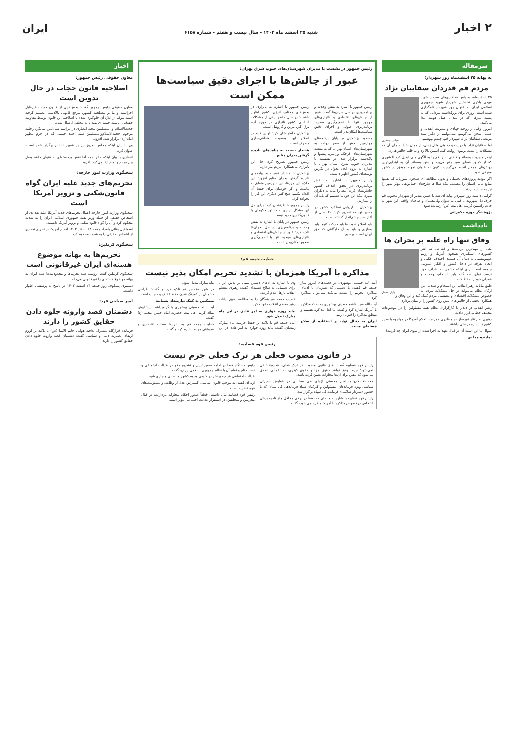۲ اخبار
شنبه ۲۵ اسفند ماه ۱۴۰۳ - سال بیست و هفتم - شماره ۶۱۵۸
ایران
سرمقاله
به بهانه ۲۵ اسفندماه روز شهردار؛
مردم قم قدردان سقاییان نژاد
عباس جعفری
۲۵ اسفندماه، به پاس فداکاری‌های سردار شهید مهدی باکری نخستین شهردار شهید جمهوری اسلامی ایران به عنوان روز شهردار نامگذاری شده است. روزی برای بزرگداشت مردانی که نه پشت میزها، که در میدان عمل هویت پیدا می‌کنند.
امروز، وقتی از روحیه جهادی و مدیریت انقلابی و علمی سخن می‌گوییم، نمی‌توانیم از دکتر سید مرتضی سقائیان نژاد، شهردار قم، چشم بپوشیم.
اما سقائیان نژاد، با درایت و ذکاوتی مثال زدنی، از همان ابتدا به جای آن که مشکلات را پشت تریبون روایت کند، آستین بالا زد و به قلب چالش‌ها زد.
او در مدیریت پسماند و فضای سبز، قم را به الگوی ملی تبدیل کرد تا شهری که از کمبود فضای سبز رنج می‌برد و دفن پسماند آن به ابتدایی‌ترین روش‌های ممکن انجام می‌گردید، اکنون به عنوان نمونه موفق در کشور معرفی شود.
اگر نبودند پروژه‌های تحمیلی و بدون مطالعه ای همچون منوریل، که نفتنها منابع مالی استان را بلعیدند، بلکه سال‌ها طرح‌های حمل‌ونقل مؤثر شهر را نیز به حاشیه بردند.
گرامی داشت روز شهردار بهانه ای شد تا ضمن تقدیر از شهردار محبوب قم حرف دل شهروندان قمی به عنوان ولی‌نعمتان و صاحبان واقعی این شهر به خادم راستین کریمه اهل بیت (س) رسانده شود.
پژوهشگر حوزه حکمرانی
یادداشت
وفاق تنها راه غلبه بر بحران ها
جلیل مختار
یکی از مهم‌ترین برنامه‌ها و اهدافی که اکثر کشورهای استکباری همچون آمریکا و رژیم صهیونیستی به دنبال آن هستند، اختلاف افکنی و ایجاد تفرقه در داخل کشور و افکار عمومی جامعه است برای اینکه دشمن به اهداف خود نرسد قوای سه گانه باید انسجام، وحدت و همدلی خود را حفظ کنند.
طبق بیانات رهبر انقلاب این انسجام و همدلی بین ارکان نظام می‌تواند در حل مشکلات مردم به خصوص مشکلات اقتصادی و معیشتی مردم کمک کند و این وفاق و همکاری بخشی از چالش‌های پیش روی کشور را از میان بردارد.
رهبر انقلاب در دیدار با کارگزاران نظام همه مسئولین را در موضوعات مختلف خطاب قرار دادند.
رهبری به رفتار غیرسازنده و قلدری همراه با تحکم آمریکا در مواجهه با سایر کشورها اشاره درستی داشتند.
سوال ما این است آن در قبال تعهدات اجرا شده از سوی ایران چه کردند؟
نماینده مجلس
رئیس جمهور در نشست با مدیران شهرستان‌های جنوب شرق تهران:
عبور از چالش‌ها با اجرای دقیق سیاست‌ها ممکن است
رئیس جمهور با اشاره به نقش وحدت و برنامه‌ریزی در حل بحران‌ها گفت: عبور از چالش‌های اقتصادی و ناترازی‌های موجود تنها با تصمیم‌گیری صحیح، برنامه‌ریزی اصولی و اجرای دقیق سیاست‌ها امکان‌پذیر است.
مسعود پزشکیان در پایان برنامه‌های چهارمین بخش از سفر دولت به شهرستان‌های استان تهران، که به مقصد شهرستان‌های قرچک، ورامین، پیشوا و پاکدشت برگزار شد، در نشست با مدیران جنوب شرق استان تهران با اشاره به لزوم ایجاد تحول در نگرش توسعه‌ای کشور اظهار داشت.
رئیس جمهور با اشاره به نقش برنامه‌ریزی در تحقق اهداف کشور خاطرنشان کرد: آینده را نباید به دیگران سپرد، بلکه این خود ما هستیم که باید آن را بسازیم.
پزشکیان با ارزیابی عملکرد کشور در مسیر توسعه تصریح کرد: ۲۰ سال از آغاز سند چشم‌انداز گذشته است.
باید اصلاح شود، ما باید حرکت کنیم، باید بسازیم و باید به آن جایگاهی که حق ایران است، برسیم.
رئیس جمهور با اشاره به ناترازی در بخش‌های مختلف انرژی کشور اظهار داشت: در حال حاضر، یکی از مشکلات اساسی کشور ناترازی در حوزه آب، برق، گاز، بنزین و گازوئیل است.
پزشکیان خاطرنشان کرد: اولین قدم در اصلاح این وضعیت، منطقی‌سازی مصرف است.
هشدار نسبت به پیامدهای نادیده گرفتن بحران منابع
رئیس جمهور تصریح کرد: حل این ناترازی به همکاری مردم نیاز دارد.
پزشکیان با هشدار نسبت به پیامدهای نادیده گرفتن بحران منابع افزود: این خاک، این مرزها، این سرزمین متعلق به ماست و اگر خودمان برای حفظ آن اقدام نکنیم، هیچ کس دیگری این کار را نخواهد کرد.
رئیس جمهور خاطرنشان کرد: برای حل این مشکل، نیازی به دستور حکومتی یا قانون‌گذاری جدید نیست.
رئیس جمهور در پایان با اشاره به نقش وحدت و برنامه‌ریزی در حل بحران‌ها تاکید کرد: عبور از چالش‌های اقتصادی و ناترازی‌های موجود تنها با تصمیم‌گیری صحیح امکان‌پذیر است.
خطیب جمعه قم:
مذاکره با آمریکا همزمان با تشدید تحریم امکان پذیر نیست
آیت الله حسینی بوشهری، در خطبه‌های امروز نماز جمعه قم گفت: با دشمنی که همزمان با ادعای مذاکره، تحریم را تشدید می‌کند نمی‌توان مذاکره کرد.
آیت الله سید هاشم حسینی بوشهری به بحث مذاکره با آمریکا اشاره کرد و گفت: ما اهل مذاکره هستیم و منطق مذاکره را قبول داریم.
ایران به دنبال تولید و استفاده از سلاح هسته‌ای نیست
وی با اشاره به ادعای دشمن مبنی بر تلاش ایران برای دستیابی به سلاح هسته‌ای گفت: رهبری معظم انقلاب بارها اعلام کردند.
خطیب جمعه قم همگان را به مطالعه دقیق بیانات رهبر معظم انقلاب دعوت کرد.
نباید روزه خواری به امر عادی در این ماه مبارک تبدیل شود
امام جمعه قم با تاکید بر حفظ حرمت ماه مبارک رمضان، گفت: نباید روزه خواری به امر عادی در این ماه مبارک تبدیل شود.
در شهر مقدس قم تاکید کرد و گفت: طراحی دشمنان بر کمرنگ شدن حفظ عفاف و حجاب است.
متمکنین به کمک نیازمندان بشتابند
آیت الله حسینی بوشهری با گرامیداشت پیشاپیش میلاد کریم اهل بیت حضرت امام حسن مجتبی(ع) گفت.
خطیب جمعه قم به شرایط سخت اقتصادی و معیشتی مردم اشاره کرد و گفت.
رئیس قوه قضاییه:
در قانون مصوب فعلی هر ترک فعلی جرم نیست
رئیس قوه قضاییه گفت: طبق قانون مصوب هر ترک فعلی، «جرم» تلقی نمی‌شود؛ جرم، وفق قواعد حقوق جزا و حقوق کیفری، به اعمالی اطلاق می‌شود که مقنن برای آن‌ها مجازات تعیین کرده باشد.
حجت‌الاسلام‌والمسلمین محسنی اژه‌ای طی سخنانی در همایش بصیرتی سیاسی ویژه فرماندهان، مسئولین و کارکنان ستاد فرماندهی کل سپاه، که با حضور «سردار سلامی» فرمانده کل سپاه برگزار شد.
رئیس قوه قضاییه با اشاره به مباحثی که بعضاً در برخی محافل و از ناحیه برخی اشخاص درخصوص مذاکره با آمریکا مطرح می‌شود، گفت.
رئیس دستگاه قضا در ادامه ضمن تبیین و تشریح مقوله‌ی عدالت اجتماعی و نسبت تام و تمام آن با نظام جمهوری اسلامی ایران، گفت.
عدالت اجتماعی هر چه بیشتر در کلیه‌ی وجوه کشور ما ساری و جاری شود.
اژه ای گفت: به موجب قانون اساسی، گسترش عدل از وظایف و مسئولیت‌های قوه قضاییه است.
رئیس قوه قضاییه بیان داشت: قطعاً صدور احکام مجازات بازدارنده در قبال مجرمین و متخلفین، در استقرار عدالت اجتماعی مؤثر است.
اخبار
معاون حقوقی رئیس جمهور:
اصلاحیه قانون حجاب در حال تدوین است
معاون حقوقی رئیس جمهور گفت: بخش‌هایی از قانون حجاب غیرقابل اجراست و بنا بر مصلحت کشور، مرجع قانونی بالادستی تصمیم گرفته است موقتا از ابلاغ آن جلوگیری شده تا اصلاحیه این قانون توسط معاونت حقوقی ریاست جمهوری تهیه و به مجلس ارسال شود.
حجت‌الاسلام و المسلمین مجید انصاری در مراسم سی‌امین سالگرد رحلت مرحوم حجت‌الاسلام‌والمسلمین سید احمد خمینی که در حرم مطهر امام(ره) برگزار شد، افزود.
وی با بیان اینکه مجلس امروز نیز بر همین اساس برگزار شده است، عنوان کرد.
انصاری با بیان اینکه حاج احمد آقا نقش برجسته‌ای به عنوان حلقه وصل بین مردم و امام ایفا می‌کرد، افزود.
سخنگوی وزارت امور خارجه:
تحریم‌های جدید علیه ایران گواه قانون‌شکنی و تزویر آمریکا است
سخنگوی وزارت امور خارجه اعمال تحریم‌های جدید آمریکا علیه تعدادی از اشخاص حقیقی از جمله وزیر نفت جمهوری اسلامی ایران را به شدت محکوم کرد و آن را گواه قانون‌شکنی و تزویر آمریکا دانست.
اسماعیل بقائی بامداد جمعه ۲۴ اسفند ۱۴۰۳ اقدام آمریکا در تحریم تعدادی از اشخاص حقیقی را به شدت محکوم کرد.
سخنگوی کرملین:
تحریم‌ها به بهانه موضوع هسته‌ای ایران غیرقانونی است
سخنگوی کرملین گفت: روسیه همه تحریم‌ها و محدودیت‌ها علیه ایران به بهانه موضوع هسته‌ای را غیرقانونی می‌داند.
دیمیتری پسکوف روز جمعه ۲۴ اسفند ۱۴۰۳ در پاسخ به پرسشی اظهار داشت.
امیر صباحی فرد:
دشمنان قصد وارونه جلوه دادن حقایق کشور را دارند
فرمانده قرارگاه مشترک پدافند هوایی خاتم الانبیا (ص) با تاکید بر لزوم ارتقای بصیرت دینی و سیاسی گفت: دشمنان قصد وارونه جلوه دادن حقایق کشور را دارند.